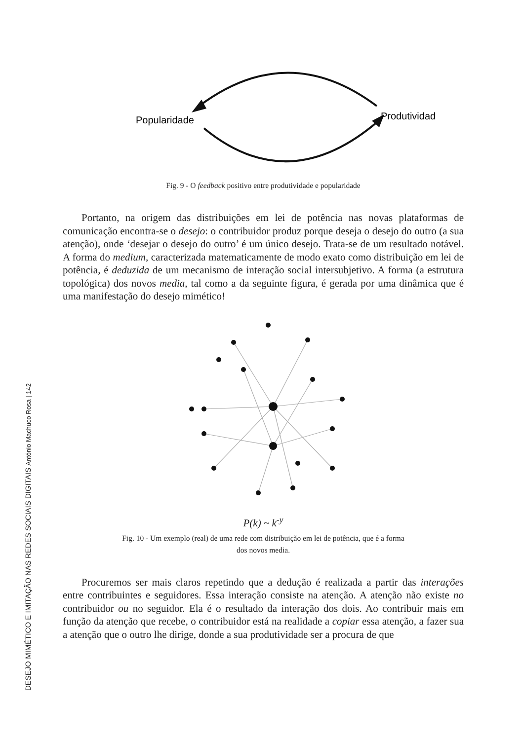DESEJO MIMÉTICO E IMITAÇÃO NAS REDES SOCIAIS DIGITAIS António Machuco Rosa | 142
Popularidade
Produtividade
Fig. 9 - O feedback positivo entre produtividade e popularidade
Portanto, na origem das distribuições em lei de potência nas novas plata­formas de comunicação encontra-se o desejo: o contribuidor produz porque deseja o desejo do outro (a sua atenção), onde ‘desejar o desejo do outro’ é um único desejo. Trata-se de um resultado notável. A forma do medium, caracterizada matematicamente de modo exato como distribuição em lei de potência, é deduzida de um mecanismo de interação social intersubjetivo. A forma (a estrutura topológica) dos novos media, tal como a da seguinte figura, é gerada por uma dinâmica que é uma manifestação do desejo mimético!
P(k) ~ k<sup>-y</sup>
Fig. 10 - Um exemplo (real) de uma rede com distribuição em lei de potência, que é a forma
dos novos media.
Procuremos ser mais claros repetindo que a dedução é realizada a partir das interações entre contribuintes e seguidores. Essa interação consiste na atenção. A atenção não existe no contribuidor ou no seguidor. Ela é o re­sultado da interação dos dois. Ao contribuir mais em função da atenção que recebe, o contribuidor está na realidade a copiar essa atenção, a fazer sua a atenção que o outro lhe dirige, donde a sua produtividade ser a procura de que